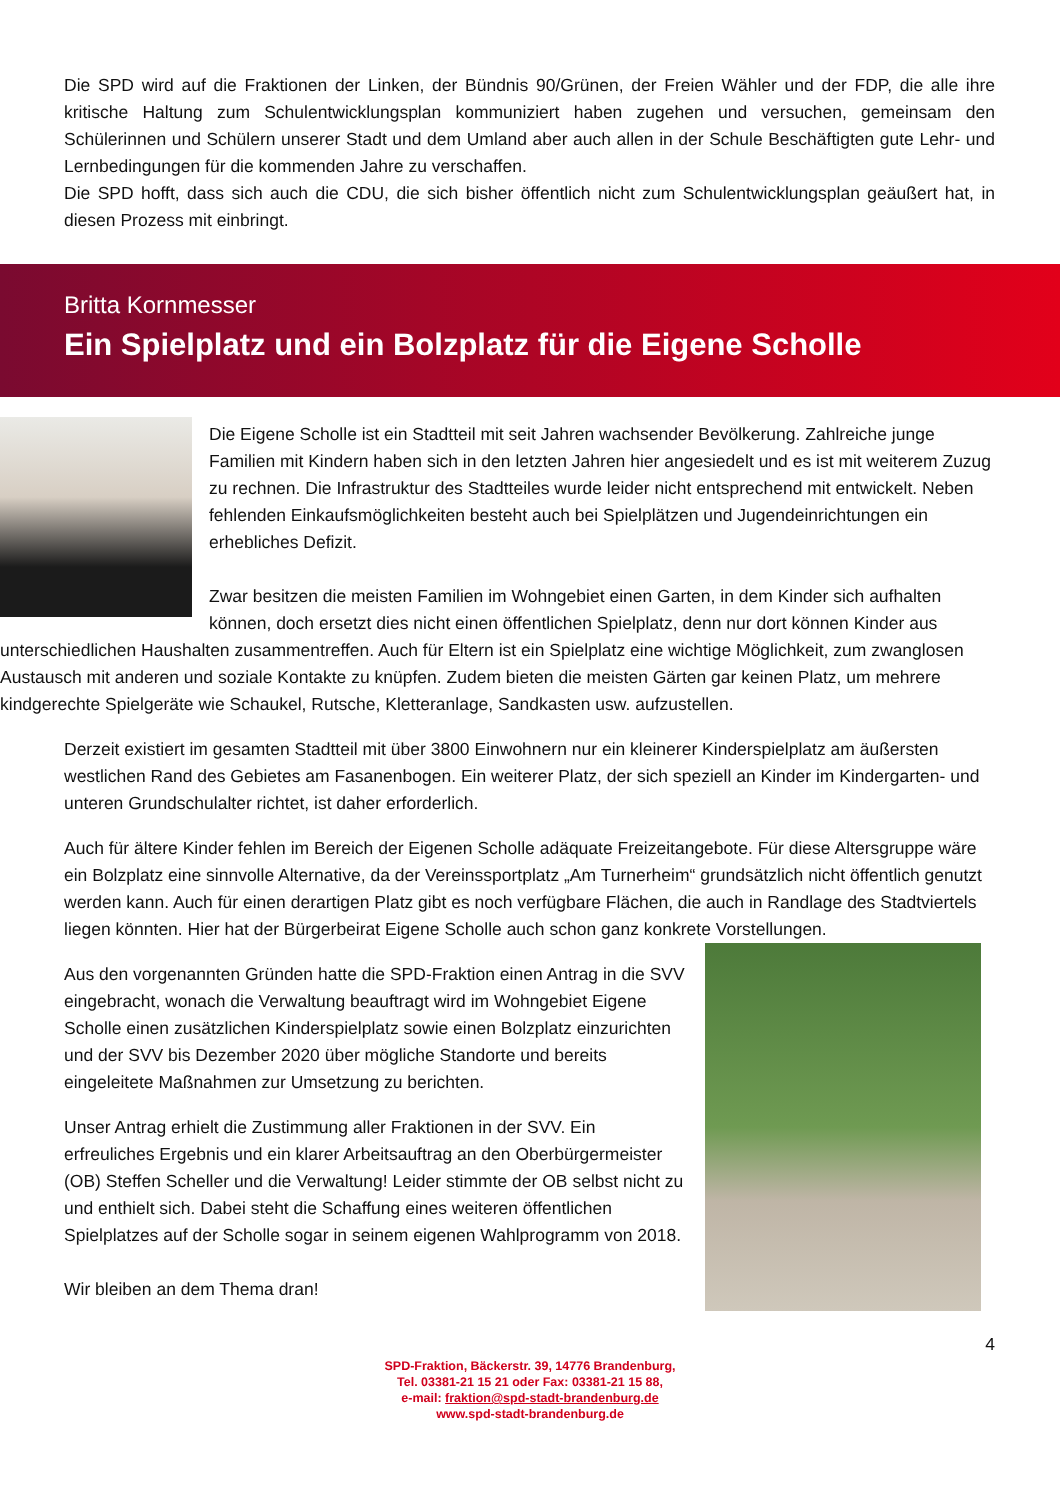Die SPD wird auf die Fraktionen der Linken, der Bündnis 90/Grünen, der Freien Wähler und der FDP, die alle ihre kritische Haltung zum Schulentwicklungsplan kommuniziert haben zugehen und versuchen, gemeinsam den Schülerinnen und Schülern unserer Stadt und dem Umland aber auch allen in der Schule Beschäftigten gute Lehr- und Lernbedingungen für die kommenden Jahre zu verschaffen.
Die SPD hofft, dass sich auch die CDU, die sich bisher öffentlich nicht zum Schulentwicklungsplan geäußert hat, in diesen Prozess mit einbringt.
Britta Kornmesser
Ein Spielplatz und ein Bolzplatz für die Eigene Scholle
Die Eigene Scholle ist ein Stadtteil mit seit Jahren wachsender Bevölkerung. Zahlreiche junge Familien mit Kindern haben sich in den letzten Jahren hier angesiedelt und es ist mit weiterem Zuzug zu rechnen. Die Infrastruktur des Stadtteiles wurde leider nicht entsprechend mit entwickelt. Neben fehlenden Einkaufsmöglichkeiten besteht auch bei Spielplätzen und Jugendeinrichtungen ein erhebliches Defizit.
Zwar besitzen die meisten Familien im Wohngebiet einen Garten, in dem Kinder sich aufhalten können, doch ersetzt dies nicht einen öffentlichen Spielplatz, denn nur dort können Kinder aus unterschiedlichen Haushalten zusammentreffen. Auch für Eltern ist ein Spielplatz eine wichtige Möglichkeit, zum zwanglosen Austausch mit anderen und soziale Kontakte zu knüpfen. Zudem bieten die meisten Gärten gar keinen Platz, um mehrere kindgerechte Spielgeräte wie Schaukel, Rutsche, Kletteranlage, Sandkasten usw. aufzustellen.
Derzeit existiert im gesamten Stadtteil mit über 3800 Einwohnern nur ein kleinerer Kinderspielplatz am äußersten westlichen Rand des Gebietes am Fasanenbogen. Ein weiterer Platz, der sich speziell an Kinder im Kindergarten- und unteren Grundschulalter richtet, ist daher erforderlich.
Auch für ältere Kinder fehlen im Bereich der Eigenen Scholle adäquate Freizeitangebote. Für diese Altersgruppe wäre ein Bolzplatz eine sinnvolle Alternative, da der Vereinssportplatz „Am Turnerheim“ grundsätzlich nicht öffentlich genutzt werden kann. Auch für einen derartigen Platz gibt es noch verfügbare Flächen, die auch in Randlage des Stadtviertels liegen könnten. Hier hat der Bürgerbeirat Eigene Scholle auch schon ganz konkrete Vorstellungen.
Aus den vorgenannten Gründen hatte die SPD-Fraktion einen Antrag in die SVV eingebracht, wonach die Verwaltung beauftragt wird im Wohngebiet Eigene Scholle einen zusätzlichen Kinderspielplatz sowie einen Bolzplatz einzurichten und der SVV bis Dezember 2020 über mögliche Standorte und bereits eingeleitete Maßnahmen zur Umsetzung zu berichten.
Unser Antrag erhielt die Zustimmung aller Fraktionen in der SVV. Ein erfreuliches Ergebnis und ein klarer Arbeitsauftrag an den Oberbürgermeister (OB) Steffen Scheller und die Verwaltung! Leider stimmte der OB selbst nicht zu und enthielt sich. Dabei steht die Schaffung eines weiteren öffentlichen Spielplatzes auf der Scholle sogar in seinem eigenen Wahlprogramm von 2018.
Wir bleiben an dem Thema dran!
4
SPD-Fraktion, Bäckerstr. 39, 14776 Brandenburg,
Tel. 03381-21 15 21 oder Fax: 03381-21 15 88,
e-mail: fraktion@spd-stadt-brandenburg.de
www.spd-stadt-brandenburg.de